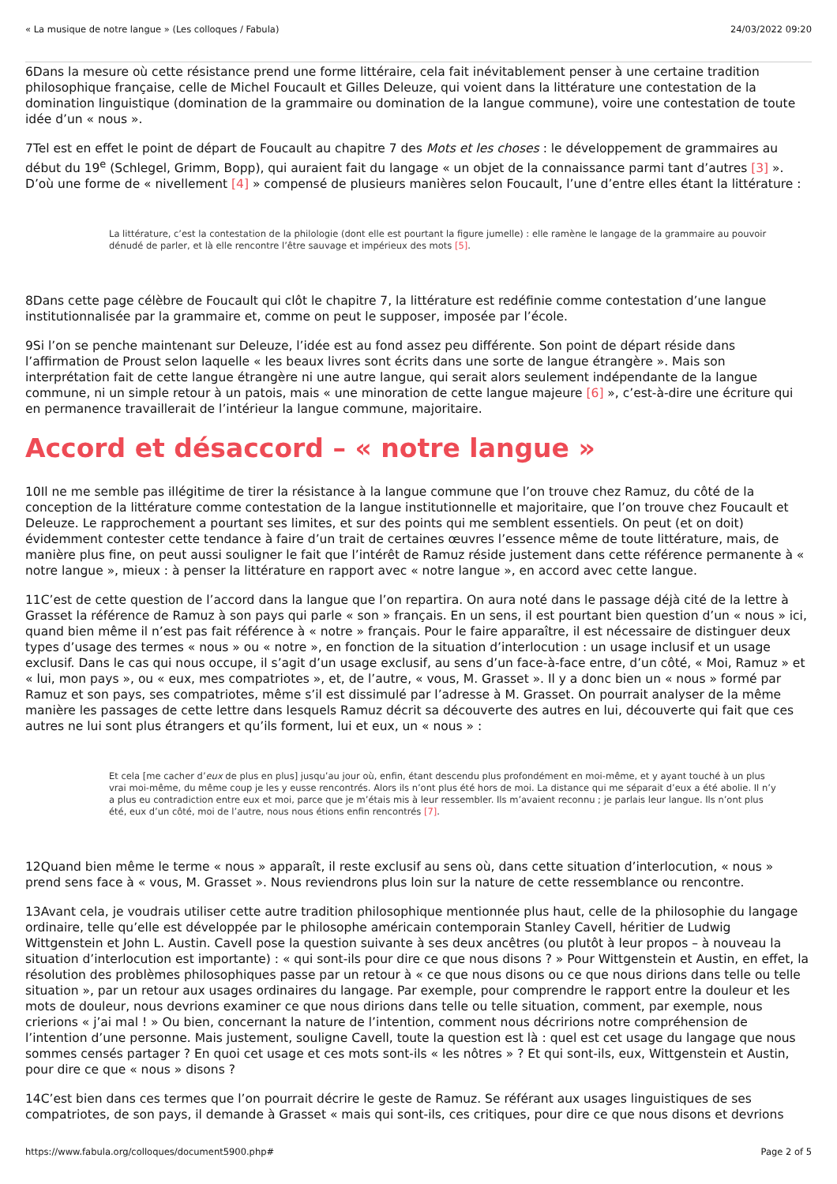« La musique de notre langue » (Les colloques / Fabula) 24/03/2022 09:20
6Dans la mesure où cette résistance prend une forme littéraire, cela fait inévitablement penser à une certaine tradition philosophique française, celle de Michel Foucault et Gilles Deleuze, qui voient dans la littérature une contestation de la domination linguistique (domination de la grammaire ou domination de la langue commune), voire une contestation de toute idée d’un « nous ».
7Tel est en effet le point de départ de Foucault au chapitre 7 des Mots et les choses : le développement de grammaires au début du 19<sup>e</sup> (Schlegel, Grimm, Bopp), qui auraient fait du langage « un objet de la connaissance parmi tant d’autres [3] ». D’où une forme de « nivellement [4] » compensé de plusieurs manières selon Foucault, l’une d’entre elles étant la littérature :
La littérature, c’est la contestation de la philologie (dont elle est pourtant la figure jumelle) : elle ramène le langage de la grammaire au pouvoir dénudé de parler, et là elle rencontre l’être sauvage et impérieux des mots [5].
8Dans cette page célèbre de Foucault qui clôt le chapitre 7, la littérature est redéfinie comme contestation d’une langue institutionnalisée par la grammaire et, comme on peut le supposer, imposée par l’école.
9Si l’on se penche maintenant sur Deleuze, l’idée est au fond assez peu différente. Son point de départ réside dans l’affirmation de Proust selon laquelle « les beaux livres sont écrits dans une sorte de langue étrangère ». Mais son interprétation fait de cette langue étrangère ni une autre langue, qui serait alors seulement indépendante de la langue commune, ni un simple retour à un patois, mais « une minoration de cette langue majeure [6] », c’est-à-dire une écriture qui en permanence travaillerait de l’intérieur la langue commune, majoritaire.
Accord et désaccord – « notre langue »
10Il ne me semble pas illégitime de tirer la résistance à la langue commune que l’on trouve chez Ramuz, du côté de la conception de la littérature comme contestation de la langue institutionnelle et majoritaire, que l’on trouve chez Foucault et Deleuze. Le rapprochement a pourtant ses limites, et sur des points qui me semblent essentiels. On peut (et on doit) évidemment contester cette tendance à faire d’un trait de certaines œuvres l’essence même de toute littérature, mais, de manière plus fine, on peut aussi souligner le fait que l’intérêt de Ramuz réside justement dans cette référence permanente à « notre langue », mieux : à penser la littérature en rapport avec « notre langue », en accord avec cette langue.
11C’est de cette question de l’accord dans la langue que l’on repartira. On aura noté dans le passage déjà cité de la lettre à Grasset la référence de Ramuz à son pays qui parle « son » français. En un sens, il est pourtant bien question d’un « nous » ici, quand bien même il n’est pas fait référence à « notre » français. Pour le faire apparaître, il est nécessaire de distinguer deux types d’usage des termes « nous » ou « notre », en fonction de la situation d’interlocution : un usage inclusif et un usage exclusif. Dans le cas qui nous occupe, il s’agit d’un usage exclusif, au sens d’un face-à-face entre, d’un côté, « Moi, Ramuz » et « lui, mon pays », ou « eux, mes compatriotes », et, de l’autre, « vous, M. Grasset ». Il y a donc bien un « nous » formé par Ramuz et son pays, ses compatriotes, même s’il est dissimulé par l’adresse à M. Grasset. On pourrait analyser de la même manière les passages de cette lettre dans lesquels Ramuz décrit sa découverte des autres en lui, découverte qui fait que ces autres ne lui sont plus étrangers et qu’ils forment, lui et eux, un « nous » :
Et cela [me cacher d’eux de plus en plus] jusqu’au jour où, enfin, étant descendu plus profondément en moi-même, et y ayant touché à un plus vrai moi-même, du même coup je les y eusse rencontrés. Alors ils n’ont plus été hors de moi. La distance qui me séparait d’eux a été abolie. Il n’y a plus eu contradiction entre eux et moi, parce que je m’étais mis à leur ressembler. Ils m’avaient reconnu ; je parlais leur langue. Ils n’ont plus été, eux d’un côté, moi de l’autre, nous nous étions enfin rencontrés [7].
12Quand bien même le terme « nous » apparaît, il reste exclusif au sens où, dans cette situation d’interlocution, « nous » prend sens face à « vous, M. Grasset ». Nous reviendrons plus loin sur la nature de cette ressemblance ou rencontre.
13Avant cela, je voudrais utiliser cette autre tradition philosophique mentionnée plus haut, celle de la philosophie du langage ordinaire, telle qu’elle est développée par le philosophe américain contemporain Stanley Cavell, héritier de Ludwig Wittgenstein et John L. Austin. Cavell pose la question suivante à ses deux ancêtres (ou plutôt à leur propos – à nouveau la situation d’interlocution est importante) : « qui sont-ils pour dire ce que nous disons ? » Pour Wittgenstein et Austin, en effet, la résolution des problèmes philosophiques passe par un retour à « ce que nous disons ou ce que nous dirions dans telle ou telle situation », par un retour aux usages ordinaires du langage. Par exemple, pour comprendre le rapport entre la douleur et les mots de douleur, nous devrions examiner ce que nous dirions dans telle ou telle situation, comment, par exemple, nous crierions « j’ai mal ! » Ou bien, concernant la nature de l’intention, comment nous décririons notre compréhension de l’intention d’une personne. Mais justement, souligne Cavell, toute la question est là : quel est cet usage du langage que nous sommes censés partager ? En quoi cet usage et ces mots sont-ils « les nôtres » ? Et qui sont-ils, eux, Wittgenstein et Austin, pour dire ce que « nous » disons ?
14C’est bien dans ces termes que l’on pourrait décrire le geste de Ramuz. Se référant aux usages linguistiques de ses compatriotes, de son pays, il demande à Grasset « mais qui sont-ils, ces critiques, pour dire ce que nous disons et devrions
https://www.fabula.org/colloques/document5900.php# Page 2 of 5